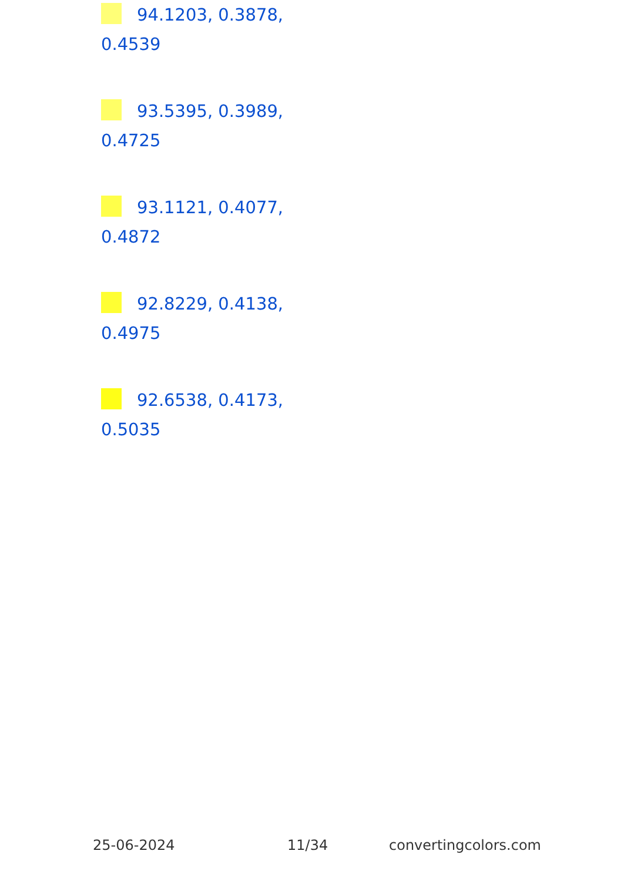94.1203, 0.3878, 0.4539
93.5395, 0.3989, 0.4725
93.1121, 0.4077, 0.4872
92.8229, 0.4138, 0.4975
92.6538, 0.4173, 0.5035
25-06-2024 11/34 convertingcolors.com